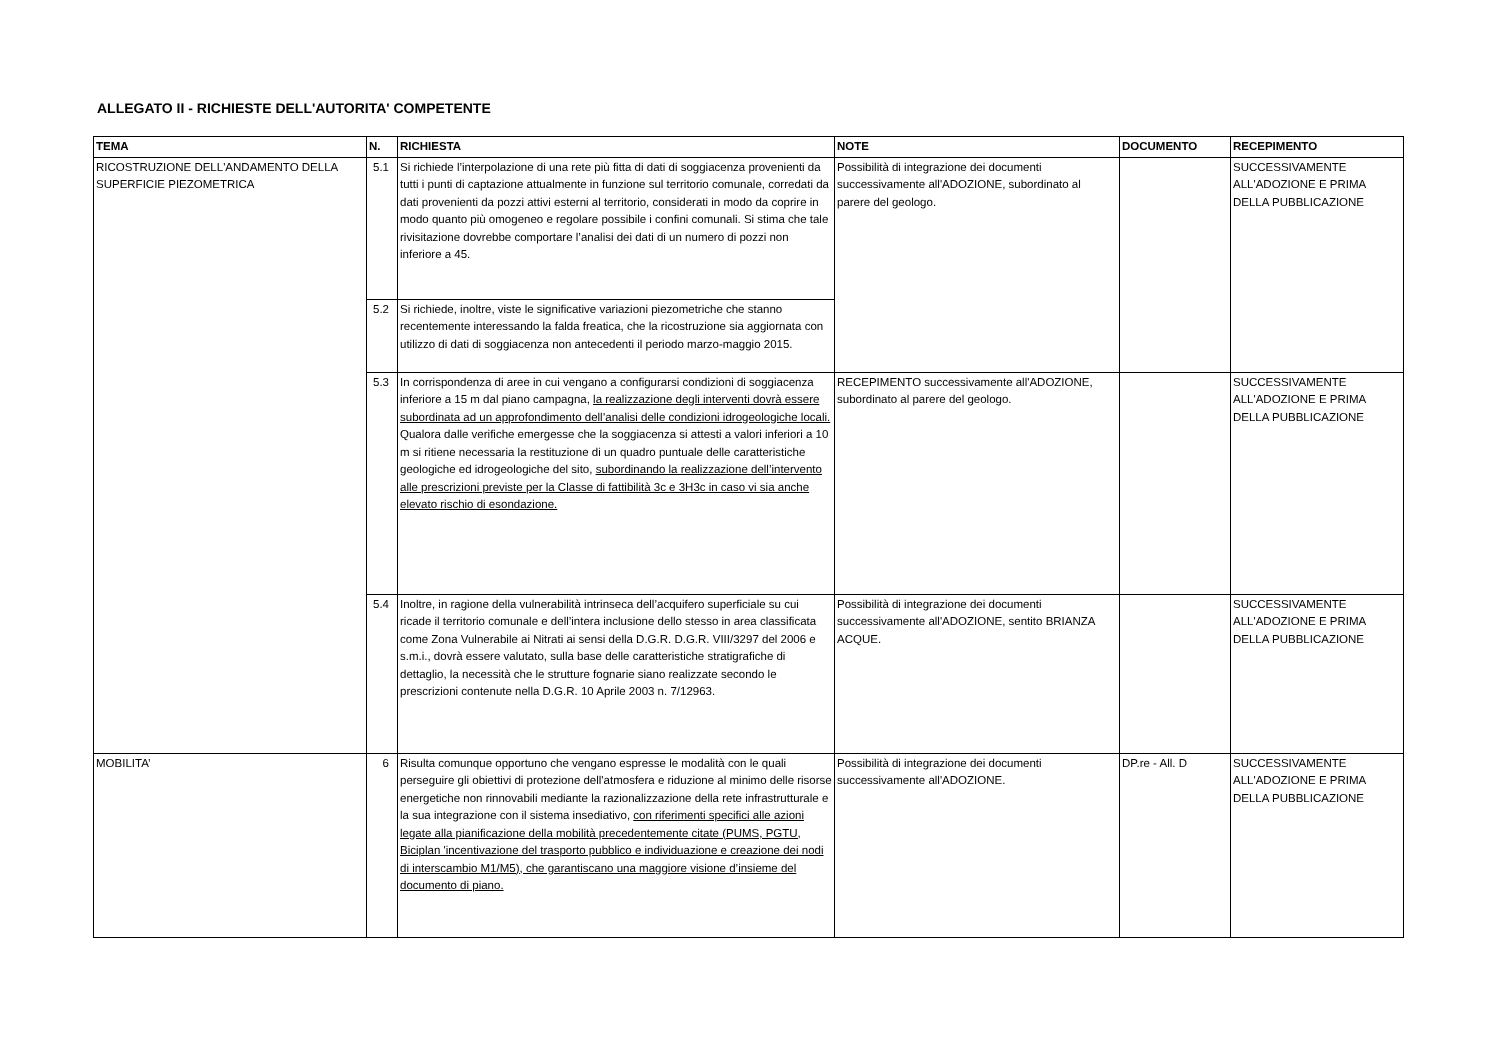ALLEGATO II - RICHIESTE DELL'AUTORITA' COMPETENTE
| TEMA | N. | RICHIESTA | NOTE | DOCUMENTO | RECEPIMENTO |
| --- | --- | --- | --- | --- | --- |
| RICOSTRUZIONE DELL'ANDAMENTO DELLA SUPERFICIE PIEZOMETRICA | 5.1 | Si richiede l’interpolazione di una rete più fitta di dati di soggiacenza provenienti da tutti i punti di captazione attualmente in funzione sul territorio comunale, corredati da dati provenienti da pozzi attivi esterni al territorio, considerati in modo da coprire in modo quanto più omogeneo e regolare possibile i confini comunali. Si stima che tale rivisitazione dovrebbe comportare l’analisi dei dati di un numero di pozzi non inferiore a 45. | Possibilità di integrazione dei documenti successivamente all'ADOZIONE, subordinato al parere del geologo. | | SUCCESSIVAMENTE ALL'ADOZIONE E PRIMA DELLA PUBBLICAZIONE |
| | 5.2 | Si richiede, inoltre, viste le significative variazioni piezometriche che stanno recentemente interessando la falda freatica, che la ricostruzione sia aggiornata con utilizzo di dati di soggiacenza non antecedenti il periodo marzo-maggio 2015. | | | |
| | 5.3 | In corrispondenza di aree in cui vengano a configurarsi condizioni di soggiacenza inferiore a 15 m dal piano campagna, la realizzazione degli interventi dovrà essere subordinata ad un approfondimento dell’analisi delle condizioni idrogeologiche locali. Qualora dalle verifiche emergesse che la soggiacenza si attesti a valori inferiori a 10 m si ritiene necessaria la restituzione di un quadro puntuale delle caratteristiche geologiche ed idrogeologiche del sito, subordinando la realizzazione dell’intervento alle prescrizioni previste per la Classe di fattibilità 3c e 3H3c in caso vi sia anche elevato rischio di esondazione. | RECEPIMENTO successivamente all'ADOZIONE, subordinato al parere del geologo. | | SUCCESSIVAMENTE ALL'ADOZIONE E PRIMA DELLA PUBBLICAZIONE |
| | 5.4 | Inoltre, in ragione della vulnerabilità intrinseca dell’acquifero superficiale su cui ricade il territorio comunale e dell’intera inclusione dello stesso in area classificata come Zona Vulnerabile ai Nitrati ai sensi della D.G.R. D.G.R. VIII/3297 del 2006 e s.m.i., dovrà essere valutato, sulla base delle caratteristiche stratigrafiche di dettaglio, la necessità che le strutture fognarie siano realizzate secondo le prescrizioni contenute nella D.G.R. 10 Aprile 2003 n. 7/12963. | Possibilità di integrazione dei documenti successivamente all'ADOZIONE, sentito BRIANZA ACQUE. | | SUCCESSIVAMENTE ALL'ADOZIONE E PRIMA DELLA PUBBLICAZIONE |
| MOBILITA’ | 6 | Risulta comunque opportuno che vengano espresse le modalità con le quali perseguire gli obiettivi di protezione dell'atmosfera e riduzione al minimo delle risorse energetiche non rinnovabili mediante la razionalizzazione della rete infrastrutturale e la sua integrazione con il sistema insediativo, con riferimenti specifici alle azioni legate alla pianificazione della mobilità precedentemente citate (PUMS, PGTU, Biciplan 'incentivazione del trasporto pubblico e individuazione e creazione dei nodi di interscambio M1/M5), che garantiscano una maggiore visione d’insieme del documento di piano. | Possibilità di integrazione dei documenti successivamente all'ADOZIONE. | DP.re - All. D | SUCCESSIVAMENTE ALL'ADOZIONE E PRIMA DELLA PUBBLICAZIONE |